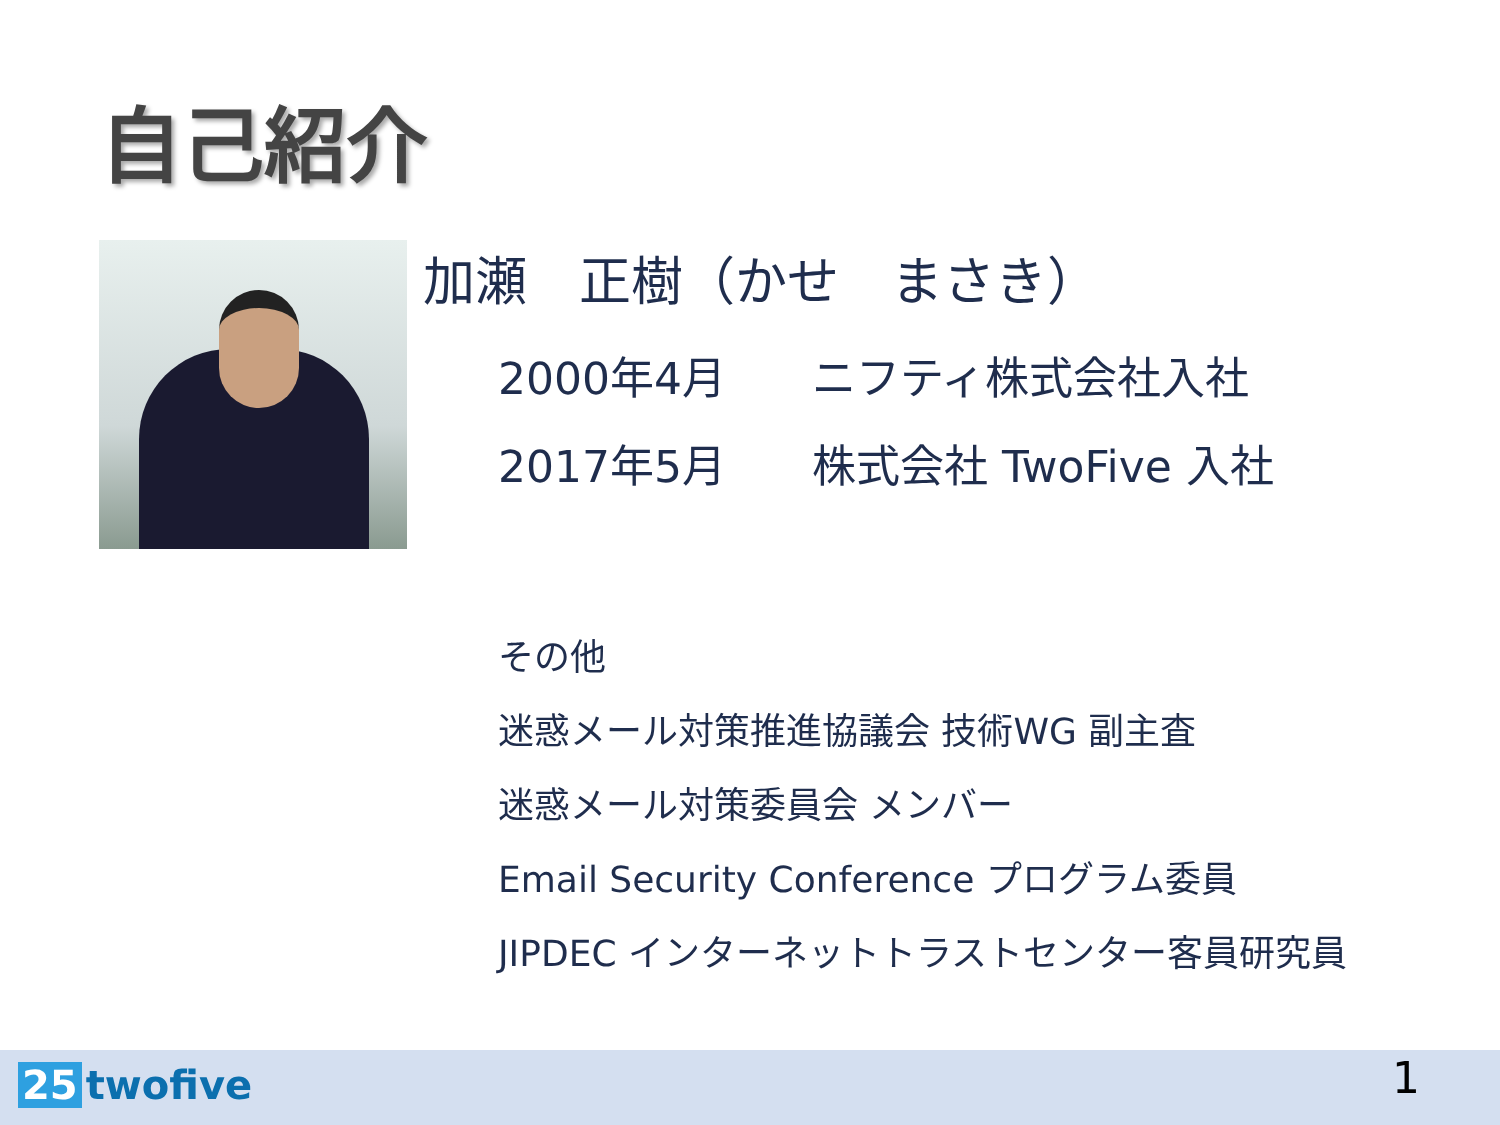自己紹介
加瀬　正樹（かせ　まさき）
2000年4月 ニフティ株式会社入社
2017年5月 株式会社 TwoFive 入社
その他
迷惑メール対策推進協議会 技術WG 副主査
迷惑メール対策委員会 メンバー
Email Security Conference プログラム委員
JIPDEC インターネットトラストセンター客員研究員
25 twofive 1